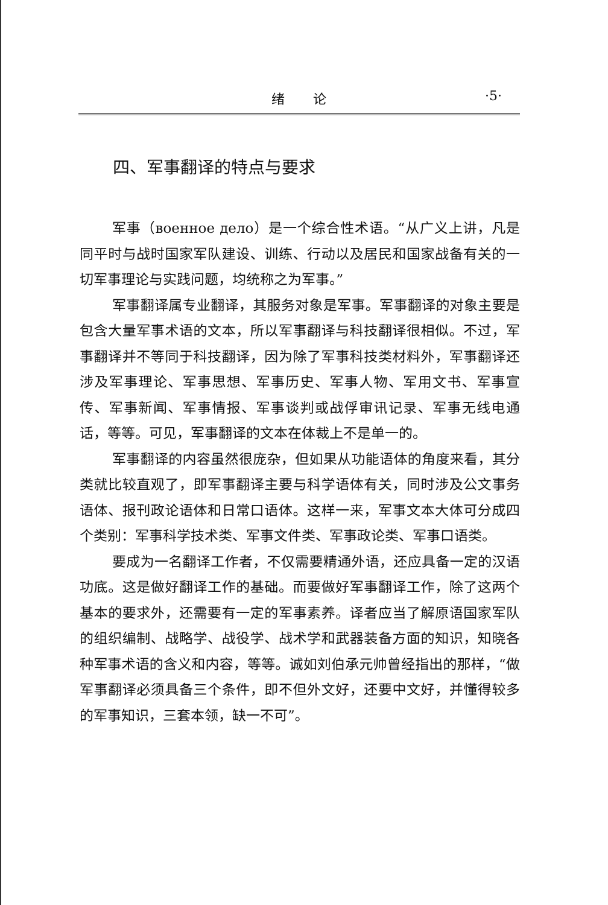绪 论 ·5·
四、军事翻译的特点与要求
军事（военное дело）是一个综合性术语。“从广义上讲，凡是同平时与战时国家军队建设、训练、行动以及居民和国家战备有关的一切军事理论与实践问题，均统称之为军事。”
军事翻译属专业翻译，其服务对象是军事。军事翻译的对象主要是包含大量军事术语的文本，所以军事翻译与科技翻译很相似。不过，军事翻译并不等同于科技翻译，因为除了军事科技类材料外，军事翻译还涉及军事理论、军事思想、军事历史、军事人物、军用文书、军事宣传、军事新闻、军事情报、军事谈判或战俘审讯记录、军事无线电通话，等等。可见，军事翻译的文本在体裁上不是单一的。
军事翻译的内容虽然很庞杂，但如果从功能语体的角度来看，其分类就比较直观了，即军事翻译主要与科学语体有关，同时涉及公文事务语体、报刊政论语体和日常口语体。这样一来，军事文本大体可分成四个类别：军事科学技术类、军事文件类、军事政论类、军事口语类。
要成为一名翻译工作者，不仅需要精通外语，还应具备一定的汉语功底。这是做好翻译工作的基础。而要做好军事翻译工作，除了这两个基本的要求外，还需要有一定的军事素养。译者应当了解原语国家军队的组织编制、战略学、战役学、战术学和武器装备方面的知识，知晓各种军事术语的含义和内容，等等。诚如刘伯承元帅曾经指出的那样，“做军事翻译必须具备三个条件，即不但外文好，还要中文好，并懂得较多的军事知识，三套本领，缺一不可”。